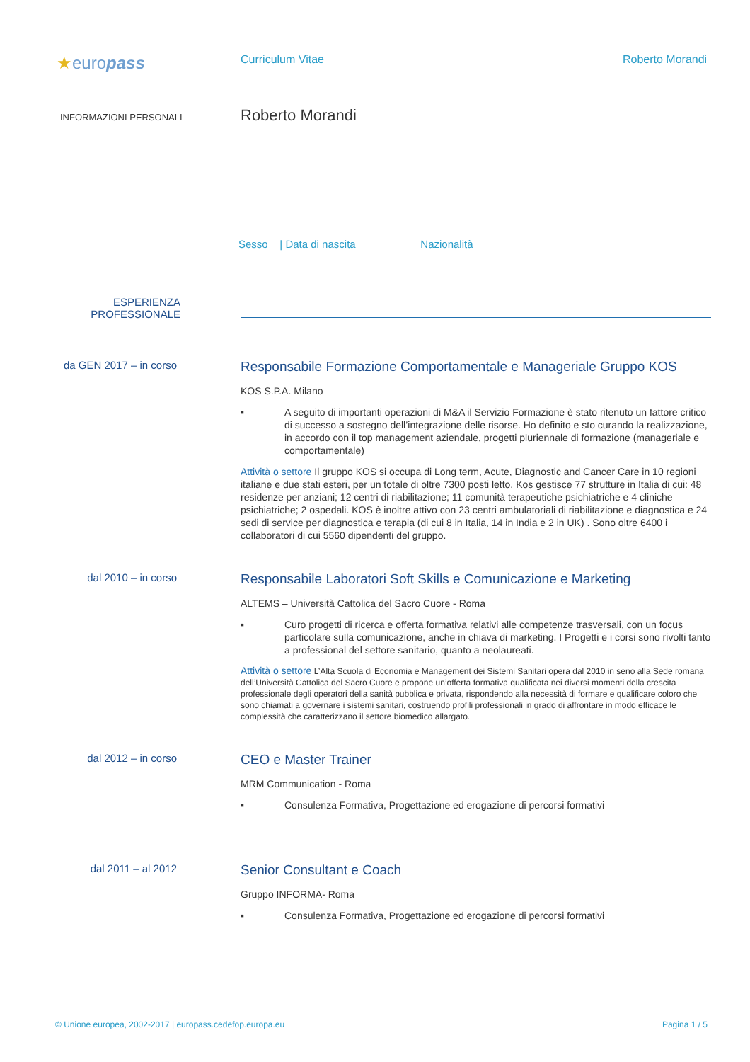★europass
Curriculum Vitae Roberto Morandi
INFORMAZIONI PERSONALI
Roberto Morandi
Sesso | Data di nascita Nazionalità
ESPERIENZA
PROFESSIONALE
da GEN 2017 – in corso
Responsabile Formazione Comportamentale e Manageriale Gruppo KOS
KOS S.P.A. Milano
▪ A seguito di importanti operazioni di M&A il Servizio Formazione è stato ritenuto un fattore critico di successo a sostegno dell’integrazione delle risorse. Ho definito e sto curando la realizzazione, in accordo con il top management aziendale, progetti pluriennale di formazione (manageriale e comportamentale)
Attività o settore Il gruppo KOS si occupa di Long term, Acute, Diagnostic and Cancer Care in 10 regioni italiane e due stati esteri, per un totale di oltre 7300 posti letto. Kos gestisce 77 strutture in Italia di cui: 48 residenze per anziani; 12 centri di riabilitazione; 11 comunità terapeutiche psichiatriche e 4 cliniche psichiatriche; 2 ospedali. KOS è inoltre attivo con 23 centri ambulatoriali di riabilitazione e diagnostica e 24 sedi di service per diagnostica e terapia (di cui 8 in Italia, 14 in India e 2 in UK) . Sono oltre 6400 i collaboratori di cui 5560 dipendenti del gruppo.
dal 2010 – in corso
Responsabile Laboratori Soft Skills e Comunicazione e Marketing
ALTEMS – Università Cattolica del Sacro Cuore - Roma
▪ Curo progetti di ricerca e offerta formativa relativi alle competenze trasversali, con un focus particolare sulla comunicazione, anche in chiava di marketing. I Progetti e i corsi sono rivolti tanto a professional del settore sanitario, quanto a neolaureati.
Attività o settore L’Alta Scuola di Economia e Management dei Sistemi Sanitari opera dal 2010 in seno alla Sede romana dell’Università Cattolica del Sacro Cuore e propone un’offerta formativa qualificata nei diversi momenti della crescita professionale degli operatori della sanità pubblica e privata, rispondendo alla necessità di formare e qualificare coloro che sono chiamati a governare i sistemi sanitari, costruendo profili professionali in grado di affrontare in modo efficace le complessità che caratterizzano il settore biomedico allargato.
dal 2012 – in corso
CEO e Master Trainer
MRM Communication - Roma
▪ Consulenza Formativa, Progettazione ed erogazione di percorsi formativi
dal 2011 – al 2012
Senior Consultant e Coach
Gruppo INFORMA- Roma
▪ Consulenza Formativa, Progettazione ed erogazione di percorsi formativi
© Unione europea, 2002-2017 | europass.cedefop.europa.eu Pagina 1 / 5